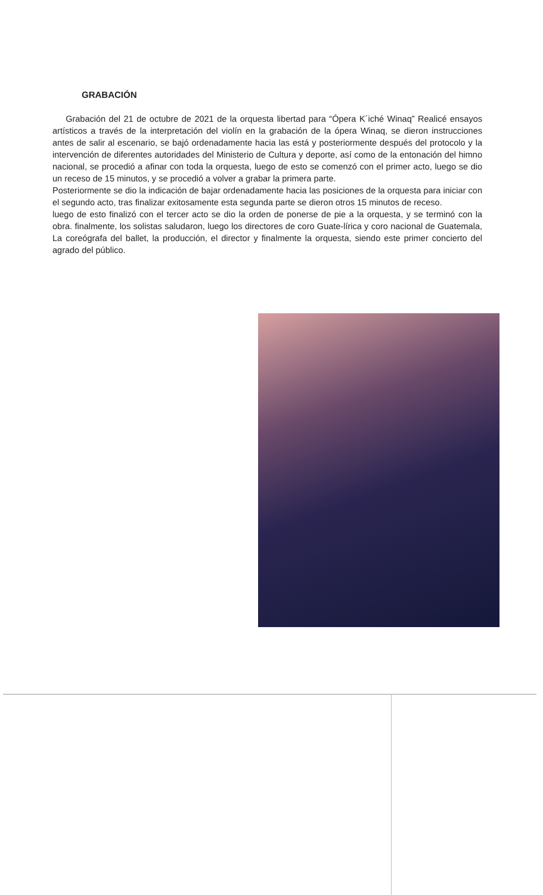GRABACIÓN
Grabación del 21 de octubre de 2021 de la orquesta libertad para “Ópera K´iché Winaq” Realicé ensayos artísticos a través de la interpretación del violín en la grabación de la ópera Winaq, se dieron instrucciones antes de salir al escenario, se bajó ordenadamente hacia las está y posteriormente después del protocolo y la intervención de diferentes autoridades del Ministerio de Cultura y deporte, así como de la entonación del himno nacional, se procedió a afinar con toda la orquesta, luego de esto se comenzó con el primer acto, luego se dio un receso de 15 minutos, y se procedió a volver a grabar la primera parte.
Posteriormente se dio la indicación de bajar ordenadamente hacia las posiciones de la orquesta para iniciar con el segundo acto, tras finalizar exitosamente esta segunda parte se dieron otros 15 minutos de receso.
luego de esto finalizó con el tercer acto se dio la orden de ponerse de pie a la orquesta, y se terminó con la obra. finalmente, los solistas saludaron, luego los directores de coro Guate-lírica y coro nacional de Guatemala, La coreógrafa del ballet, la producción, el director y finalmente la orquesta, siendo este primer concierto del agrado del público.